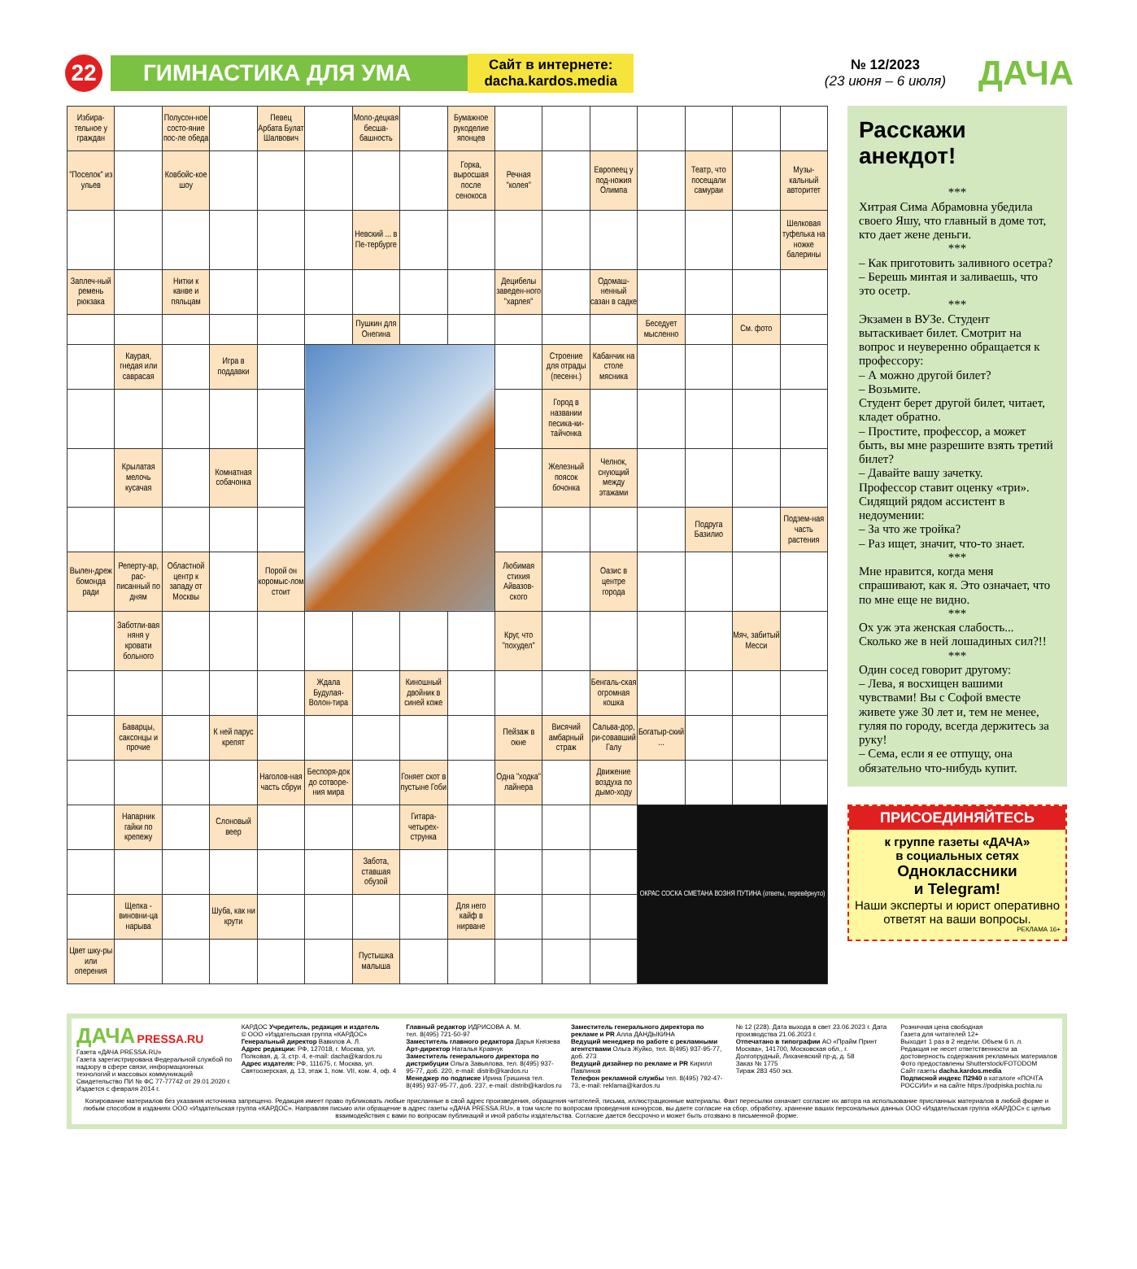22
ГИМНАСТИКА ДЛЯ УМА
Сайт в интернете:
dacha.kardos.media
№ 12/2023
(23 июня – 6 июля)
ДАЧА
| Избира-тельное у граждан | | Полусон-ное состо-яние пос-ле обеда | | Певец Арбата Булат Шалвович | | Моло-децкая бесша-башность | | Бумажное рукоделие японцев | | | | | | | |
| "Поселок" из ульев | | Ковбойс-кое шоу | | | | | | Горка, выросшая после сенокоса | Речная "колея" | | Европеец у под-ножия Олимпа | | Театр, что посещали самураи | | Музы-кальный авторитет |
| | | | | | | Невский ... в Пе-тербурге | | | | | | | | | Шелковая туфелька на ножке балерины |
| Заплеч-ный ремень рюкзака | | Нитки к канве и пяльцам | | | | | | | Децибелы заведен-ного "харлея" | | Одомаш-ненный сазан в садке | | | | |
| | | | | | | Пушкин для Онегина | | | | | | Беседует мысленно | | См. фото | |
| | Каурая, гнедая или саврасая | | Игра в поддавки | | | | | | | Строение для отрады (песенн.) | Кабанчик на столе мясника | | | | |
| | | | | | | | | | | Город в названии песика-ки-тайчонка | | | | | |
| | Крылатая мелочь кусачая | | Комнатная собачонка | | | | | | | Железный поясок бочонка | Челнок, снующий между этажами | | | | |
| | | | | | | | | | | | | | Подруга Базилио | | Подзем-ная часть растения |
| Вылен-дреж бомонда ради | Реперту-ар, рас-писанный по дням | Областной центр к западу от Москвы | | Порой он коромыс-лом стоит | | | | | Любимая стихия Айвазов-ского | | Оазис в центре города | | | | |
| | Заботли-вая няня у кровати больного | | | | | | | | Круг, что "похудел" | | | | | Мяч, забитый Месси | |
| | | | | | Ждала Будулая-Волон-тира | | Киношный двойник в синей коже | | | | Бенгаль-ская огромная кошка | | | | |
| | Баварцы, саксонцы и прочие | | К ней парус крепят | | | | | | Пейзаж в окне | Висячий амбарный страж | Сальва-дор, ри-совавший Галу | Богатыр-ский ... | | | |
| | | | | Наголов-ная часть сбруи | Беспоря-док до сотворе-ния мира | | Гоняет скот в пустыне Гоби | | Одна "ходка" лайнера | | Движение воздуха по дымо-ходу | | | | |
| | Напарник гайки по крепежу | | Слоновый веер | | | | Гитара-четырех-струнка | | | | | ОКРАС СОСКА СМЕТАНА ВОЗНЯ ПУТИНА (ответы, перевёрнуто) | | | |
| | | | | | | Забота, ставшая обузой | | | | | | | | | |
| | Щепка - виновни-ца нарыва | | Шуба, как ни крути | | | | | Для него кайф в нирване | | | | | | | |
| Цвет шку-ры или оперения | | | | | | Пустышка малыша | | | | | | | | | |
Расскажи анекдот!
***
Хитрая Сима Абрамовна убедила своего Яшу, что главный в доме тот, кто дает жене деньги.
***
– Как приготовить заливного осетра?
– Берешь минтая и заливаешь, что это осетр.
***
Экзамен в ВУЗе. Студент вытаскивает билет. Смотрит на вопрос и неуверенно обращается к профессору:
– А можно другой билет?
– Возьмите.
Студент берет другой билет, читает, кладет обратно.
– Простите, профессор, а может быть, вы мне разрешите взять третий билет?
– Давайте вашу зачетку.
Профессор ставит оценку «три». Сидящий рядом ассистент в недоумении:
– За что же тройка?
– Раз ищет, значит, что-то знает.
***
Мне нравится, когда меня спрашивают, как я. Это означает, что по мне еще не видно.
***
Ох уж эта женская слабость... Сколько же в ней лошадиных сил?!!
***
Один сосед говорит другому:
– Лева, я восхищен вашими чувствами! Вы с Софой вместе живете уже 30 лет и, тем не менее, гуляя по городу, всегда держитесь за руку!
– Сема, если я ее отпущу, она обязательно что-нибудь купит.
ПРИСОЕДИНЯЙТЕСЬ
к группе газеты «ДАЧА»
в социальных сетях
Одноклассники
и Telegram!
Наши эксперты и юрист оперативно ответят на ваши вопросы.
РЕКЛАМА 16+
ДАЧА PRESSA.RU
Газета «ДАЧА PRESSA.RU»
Газета зарегистрирована Федеральной службой по надзору в сфере связи, информационных технологий и массовых коммуникаций
Свидетельство ПИ № ФС 77-77742 от 29.01.2020 г.
Издается с февраля 2014 г.
КАРДОС Учредитель, редакция и издатель
© ООО «Издательская группа «КАРДОС»
Генеральный директор Вавилов А. Л.
Адрес редакции: РФ, 127018, г. Москва, ул. Полковая, д. 3, стр. 4, e-mail: dacha@kardos.ru
Адрес издателя: РФ, 111675, г. Москва, ул. Святоозерская, д. 13, этаж 1, пом. VII, ком. 4, оф. 4
Главный редактор ИДРИСОВА А. М.
тел. 8(495) 721-50-97
Заместитель главного редактора Дарья Князева
Арт-директор Наталья Кравчук
Заместитель генерального директора по дистрибуции Ольга Завьялова, тел. 8(495) 937-95-77, доб. 220, e-mail: distrib@kardos.ru
Менеджер по подписке Ирина Гришина тел. 8(495) 937-95-77, доб. 237, e-mail: distrib@kardos.ru
Заместитель генерального директора по рекламе и PR Алла ДАНДЫКИНА
Ведущий менеджер по работе с рекламными агентствами Ольга Жуйко, тел. 8(495) 937-95-77, доб. 273
Ведущий дизайнер по рекламе и PR Кирилл Павлинов
Телефон рекламной службы тел. 8(495) 792-47-73, e-mail: reklama@kardos.ru
№ 12 (228). Дата выхода в свет 23.06.2023 г. Дата производства 21.06.2023 г.
Отпечатано в типографии АО «Прайм Принт Москва», 141700, Московская обл., г. Долгопрудный, Лихачевский пр-д, д. 58
Заказ № 1775
Тираж 283 450 экз.
Розничная цена свободная
Газета для читателей 12+
Выходит 1 раз в 2 недели. Объем 6 п. л.
Редакция не несет ответственности за достоверность содержания рекламных материалов
Фото предоставлены Shutterstock/FOTODOM
Сайт газеты dacha.kardos.media
Подписной индекс П2940 в каталоге «ПОЧТА РОССИИ» и на сайте https://podpiska.pochta.ru
Копирование материалов без указания источника запрещено. Редакция имеет право публиковать любые присланные в свой адрес произведения, обращения читателей, письма, иллюстрационные материалы. Факт пересылки означает согласие их автора на использование присланных материалов в любой форме и любым способом в изданиях ООО «Издательская группа «КАРДОС». Направляя письмо или обращение в адрес газеты «ДАЧА PRESSA.RU», в том числе по вопросам проведения конкурсов, вы даете согласие на сбор, обработку, хранение ваших персональных данных ООО «Издательская группа «КАРДОС» с целью взаимодействия с вами по вопросам публикаций и иной работы издательства. Согласие дается бессрочно и может быть отозвано в письменной форме.